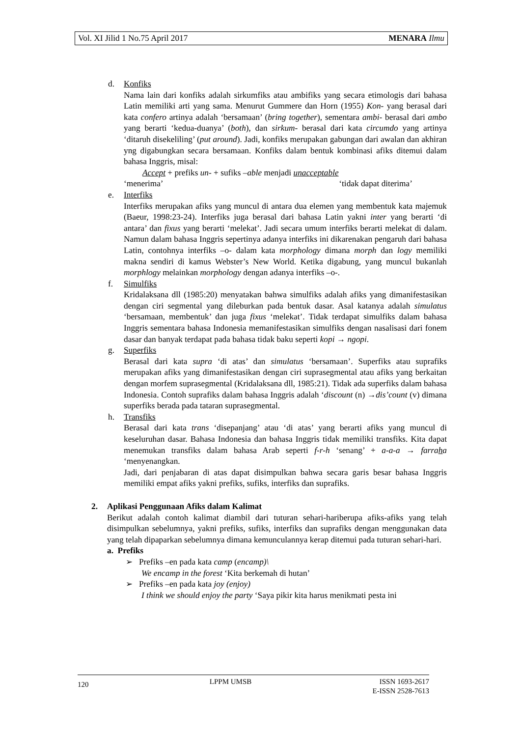Vol. XI Jilid 1 No.75 April 2017 MENARA Ilmu
d. Konfiks
Nama lain dari konfiks adalah sirkumfiks atau ambifiks yang secara etimologis dari bahasa Latin memiliki arti yang sama. Menurut Gummere dan Horn (1955) Kon- yang berasal dari kata confero artinya adalah ‘bersamaan’ (bring together), sementara ambi- berasal dari ambo yang berarti ‘kedua-duanya’ (both), dan sirkum- berasal dari kata circumdo yang artinya ‘ditaruh disekeliling’ (put around). Jadi, konfiks merupakan gabungan dari awalan dan akhiran yng digabungkan secara bersamaan. Konfiks dalam bentuk kombinasi afiks ditemui dalam bahasa Inggris, misal:
Accept + prefiks un- + sufiks –able menjadi unacceptable
‘menerima’ ‘tidak dapat diterima’
e. Interfiks
Interfiks merupakan afiks yang muncul di antara dua elemen yang membentuk kata majemuk (Baeur, 1998:23-24). Interfiks juga berasal dari bahasa Latin yakni inter yang berarti ‘di antara’ dan fixus yang berarti ‘melekat’. Jadi secara umum interfiks berarti melekat di dalam. Namun dalam bahasa Inggris sepertinya adanya interfiks ini dikarenakan pengaruh dari bahasa Latin, contohnya interfiks –o- dalam kata morphology dimana morph dan logy memiliki makna sendiri di kamus Webster’s New World. Ketika digabung, yang muncul bukanlah morphlogy melainkan morphology dengan adanya interfiks –o-.
f. Simulfiks
Kridalaksana dll (1985:20) menyatakan bahwa simulfiks adalah afiks yang dimanifestasikan dengan ciri segmental yang dileburkan pada bentuk dasar. Asal katanya adalah simulatus ‘bersamaan, membentuk’ dan juga fixus ‘melekat’. Tidak terdapat simulfiks dalam bahasa Inggris sementara bahasa Indonesia memanifestasikan simulfiks dengan nasalisasi dari fonem dasar dan banyak terdapat pada bahasa tidak baku seperti kopi → ngopi.
g. Superfiks
Berasal dari kata supra ‘di atas’ dan simulatus ‘bersamaan’. Superfiks atau suprafiks merupakan afiks yang dimanifestasikan dengan ciri suprasegmental atau afiks yang berkaitan dengan morfem suprasegmental (Kridalaksana dll, 1985:21). Tidak ada superfiks dalam bahasa Indonesia. Contoh suprafiks dalam bahasa Inggris adalah ‘discount (n) →dis’count (v) dimana superfiks berada pada tataran suprasegmental.
h. Transfiks
Berasal dari kata trans ‘disepanjang’ atau ‘di atas’ yang berarti afiks yang muncul di keseluruhan dasar. Bahasa Indonesia dan bahasa Inggris tidak memiliki transfiks. Kita dapat menemukan transfiks dalam bahasa Arab seperti f-r-h ‘senang’ + a-a-a → farraha ‘menyenangkan.
Jadi, dari penjabaran di atas dapat disimpulkan bahwa secara garis besar bahasa Inggris memiliki empat afiks yakni prefiks, sufiks, interfiks dan suprafiks.
2. Aplikasi Penggunaan Afiks dalam Kalimat
Berikut adalah contoh kalimat diambil dari tuturan sehari-hariberupa afiks-afiks yang telah disimpulkan sebelumnya, yakni prefiks, sufiks, interfiks dan suprafiks dengan menggunakan data yang telah dipaparkan sebelumnya dimana kemunculannya kerap ditemui pada tuturan sehari-hari.
a. Prefiks
➢ Prefiks –en pada kata camp (encamp)\
We encamp in the forest ‘Kita berkemah di hutan’
➢ Prefiks –en pada kata joy (enjoy)
I think we should enjoy the party ‘Saya pikir kita harus menikmati pesta ini
120 LPPM UMSB ISSN 1693-2617
E-ISSN 2528-7613